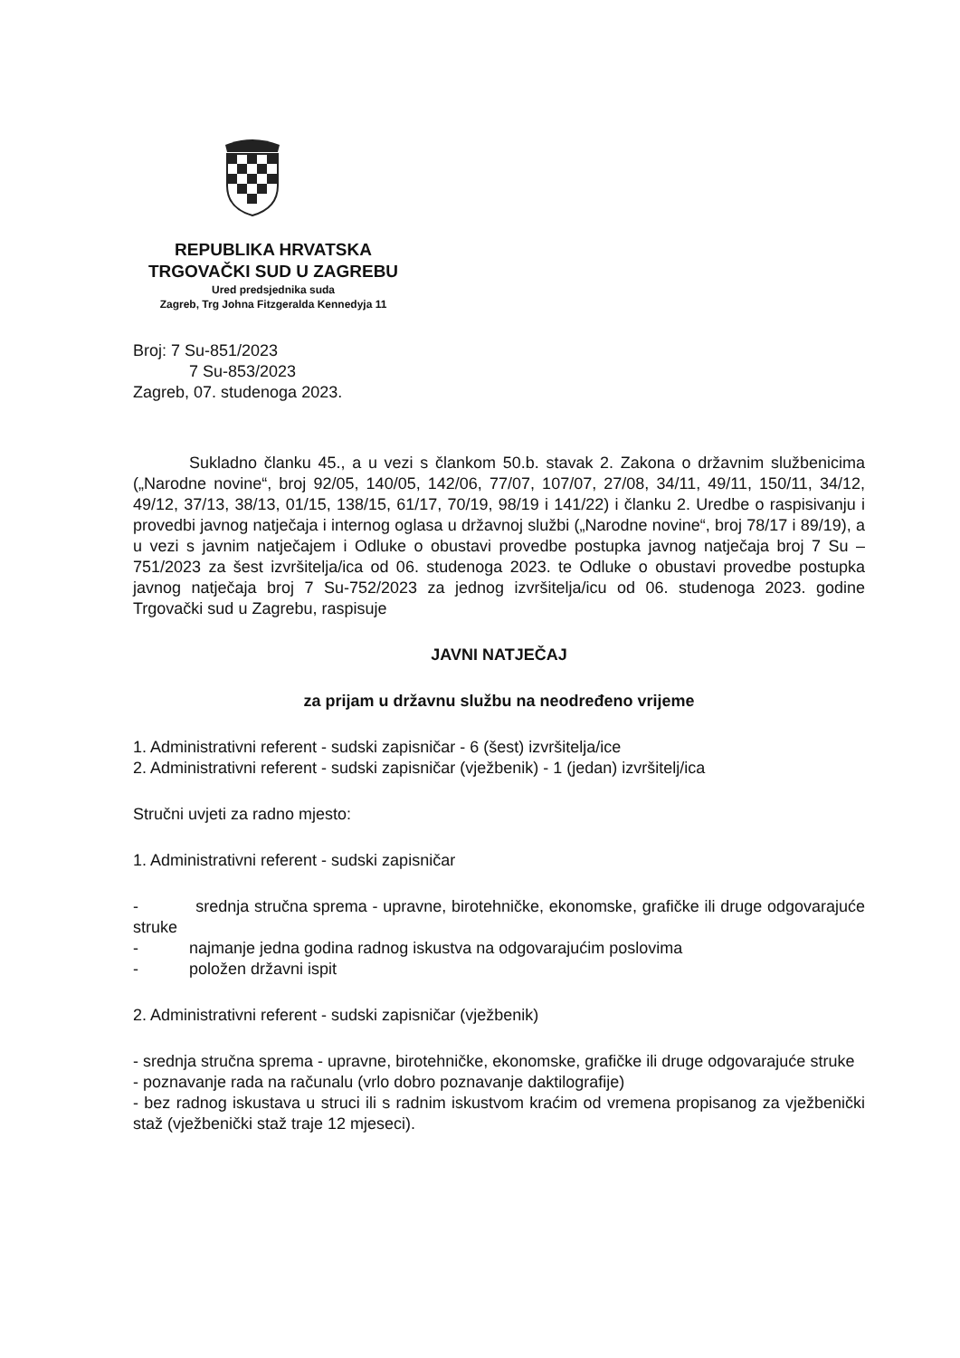REPUBLIKA HRVATSKA
TRGOVAČKI SUD U ZAGREBU
Ured predsjednika suda
Zagreb, Trg Johna Fitzgeralda Kennedyja 11
Broj: 7 Su-851/2023
7 Su-853/2023
Zagreb, 07. studenoga 2023.
Sukladno članku 45., a u vezi s člankom 50.b. stavak 2. Zakona o državnim službenicima („Narodne novine“, broj 92/05, 140/05, 142/06, 77/07, 107/07, 27/08, 34/11, 49/11, 150/11, 34/12, 49/12, 37/13, 38/13, 01/15, 138/15, 61/17, 70/19, 98/19 i 141/22) i članku 2. Uredbe o raspisivanju i provedbi javnog natječaja i internog oglasa u državnoj službi („Narodne novine“, broj 78/17 i 89/19), a u vezi s javnim natječajem i Odluke o obustavi provedbe postupka javnog natječaja broj 7 Su – 751/2023 za šest izvršitelja/ica od 06. studenoga 2023. te Odluke o obustavi provedbe postupka javnog natječaja broj 7 Su-752/2023 za jednog izvršitelja/icu od 06. studenoga 2023. godine Trgovački sud u Zagrebu, raspisuje
JAVNI NATJEČAJ
za prijam u državnu službu na neodređeno vrijeme
1. Administrativni referent - sudski zapisničar - 6 (šest) izvršitelja/ice
2. Administrativni referent - sudski zapisničar (vježbenik) - 1 (jedan) izvršitelj/ica
Stručni uvjeti za radno mjesto:
1. Administrativni referent - sudski zapisničar
- srednja stručna sprema - upravne, birotehničke, ekonomske, grafičke ili druge odgovarajuće struke
- najmanje jedna godina radnog iskustva na odgovarajućim poslovima
- položen državni ispit
2. Administrativni referent - sudski zapisničar (vježbenik)
- srednja stručna sprema - upravne, birotehničke, ekonomske, grafičke ili druge odgovarajuće struke
- poznavanje rada na računalu (vrlo dobro poznavanje daktilografije)
- bez radnog iskustava u struci ili s radnim iskustvom kraćim od vremena propisanog za vježbenički staž (vježbenički staž traje 12 mjeseci).